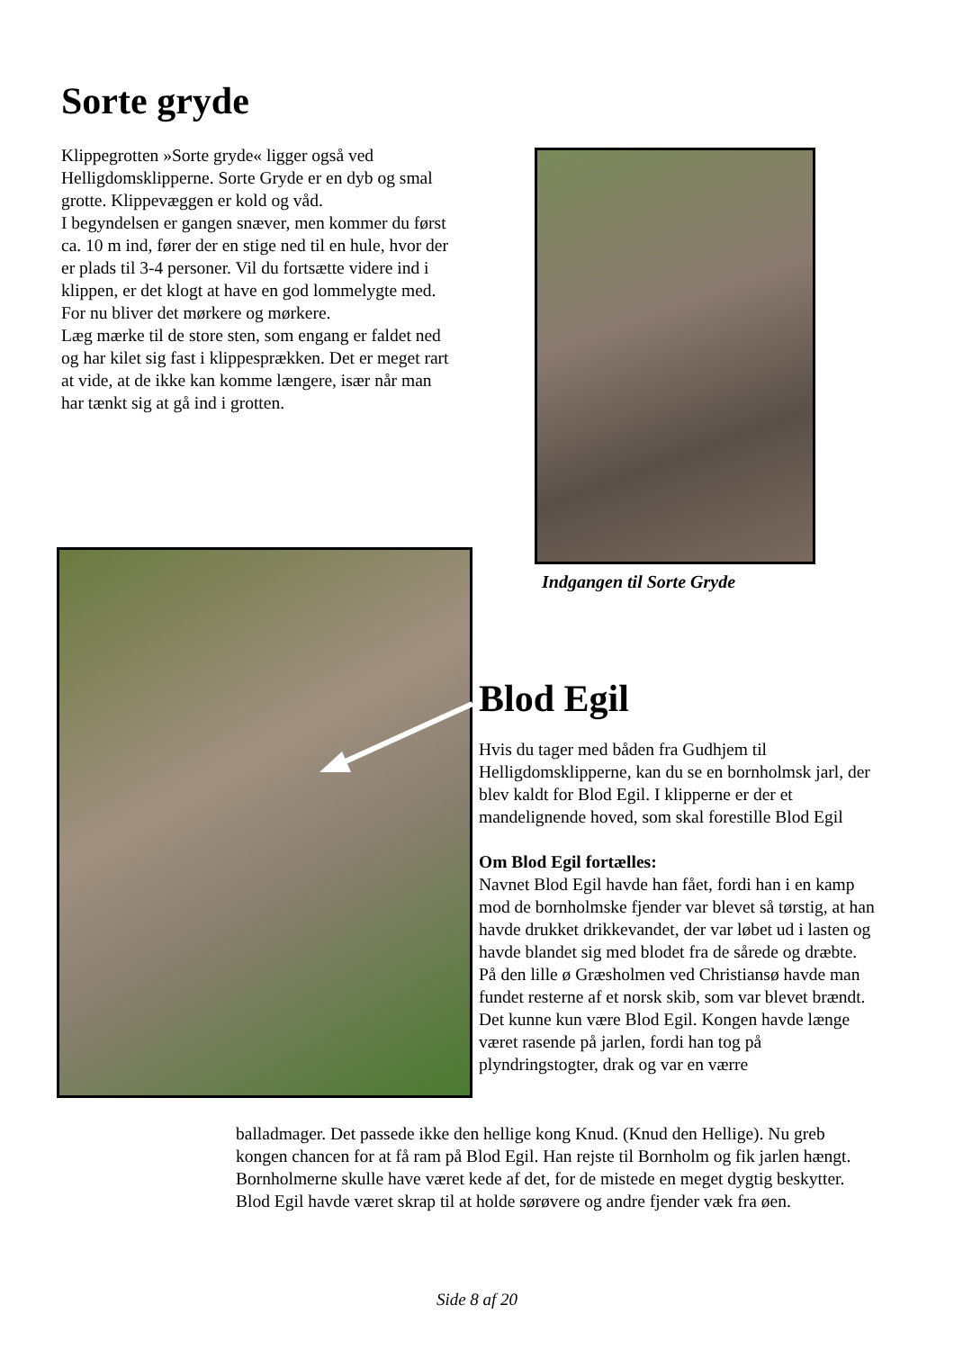Sorte gryde
Klippegrotten »Sorte gryde« ligger også ved Helligdomsklipperne. Sorte Gryde er en dyb og smal grotte. Klippevæggen er kold og våd.
I begyndelsen er gangen snæver, men kommer du først ca. 10 m ind, fører der en stige ned til en hule, hvor der er plads til 3-4 personer. Vil du fortsætte videre ind i klippen, er det klogt at have en god lommelygte med. For nu bliver det mørkere og mørkere.
Læg mærke til de store sten, som engang er faldet ned og har kilet sig fast i klippesprækken. Det er meget rart at vide, at de ikke kan komme længere, især når man har tænkt sig at gå ind i grotten.
Indgangen til Sorte Gryde
Blod Egil
Hvis du tager med båden fra Gudhjem til Helligdomsklipperne, kan du se en bornholmsk jarl, der blev kaldt for Blod Egil. I klipperne er der et mandelignende hoved, som skal forestille Blod Egil
Om Blod Egil fortælles:
Navnet Blod Egil havde han fået, fordi han i en kamp mod de bornholmske fjender var blevet så tørstig, at han havde drukket drikkevandet, der var løbet ud i lasten og havde blandet sig med blodet fra de sårede og dræbte. På den lille ø Græsholmen ved Christiansø havde man fundet resterne af et norsk skib, som var blevet brændt.
Det kunne kun være Blod Egil. Kongen havde længe været rasende på jarlen, fordi han tog på plyndringstogter, drak og var en værre
balladmager. Det passede ikke den hellige kong Knud. (Knud den Hellige). Nu greb kongen chancen for at få ram på Blod Egil. Han rejste til Bornholm og fik jarlen hængt. Bornholmerne skulle have været kede af det, for de mistede en meget dygtig beskytter. Blod Egil havde været skrap til at holde sørøvere og andre fjender væk fra øen.
Side 8 af 20